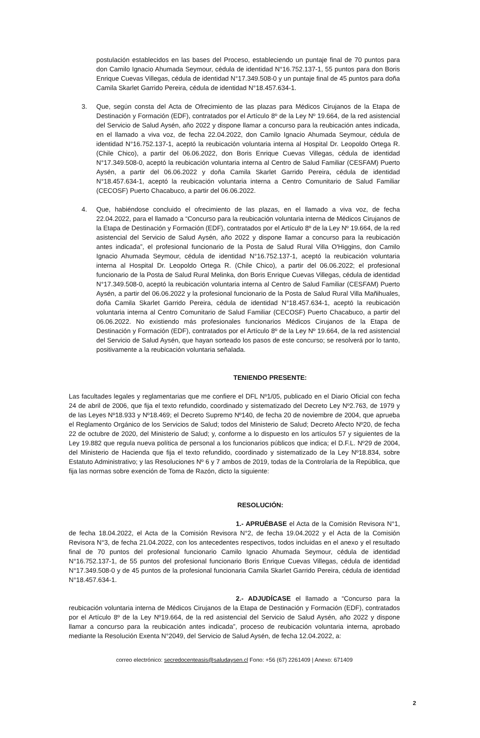postulación establecidos en las bases del Proceso, estableciendo un puntaje final de 70 puntos para don Camilo Ignacio Ahumada Seymour, cédula de identidad N°16.752.137-1, 55 puntos para don Boris Enrique Cuevas Villegas, cédula de identidad N°17.349.508-0 y un puntaje final de 45 puntos para doña Camila Skarlet Garrido Pereira, cédula de identidad N°18.457.634-1.
3. Que, según consta del Acta de Ofrecimiento de las plazas para Médicos Cirujanos de la Etapa de Destinación y Formación (EDF), contratados por el Artículo 8º de la Ley Nº 19.664, de la red asistencial del Servicio de Salud Aysén, año 2022 y dispone llamar a concurso para la reubicación antes indicada, en el llamado a viva voz, de fecha 22.04.2022, don Camilo Ignacio Ahumada Seymour, cédula de identidad N°16.752.137-1, aceptó la reubicación voluntaria interna al Hospital Dr. Leopoldo Ortega R. (Chile Chico), a partir del 06.06.2022, don Boris Enrique Cuevas Villegas, cédula de identidad N°17.349.508-0, aceptó la reubicación voluntaria interna al Centro de Salud Familiar (CESFAM) Puerto Aysén, a partir del 06.06.2022 y doña Camila Skarlet Garrido Pereira, cédula de identidad N°18.457.634-1, aceptó la reubicación voluntaria interna a Centro Comunitario de Salud Familiar (CECOSF) Puerto Chacabuco, a partir del 06.06.2022.
4. Que, habiéndose concluido el ofrecimiento de las plazas, en el llamado a viva voz, de fecha 22.04.2022, para el llamado a “Concurso para la reubicación voluntaria interna de Médicos Cirujanos de la Etapa de Destinación y Formación (EDF), contratados por el Artículo 8º de la Ley Nº 19.664, de la red asistencial del Servicio de Salud Aysén, año 2022 y dispone llamar a concurso para la reubicación antes indicada”, el profesional funcionario de la Posta de Salud Rural Villa O'Higgins, don Camilo Ignacio Ahumada Seymour, cédula de identidad N°16.752.137-1, aceptó la reubicación voluntaria interna al Hospital Dr. Leopoldo Ortega R. (Chile Chico), a partir del 06.06.2022; el profesional funcionario de la Posta de Salud Rural Melinka, don Boris Enrique Cuevas Villegas, cédula de identidad N°17.349.508-0, aceptó la reubicación voluntaria interna al Centro de Salud Familiar (CESFAM) Puerto Aysén, a partir del 06.06.2022 y la profesional funcionario de la Posta de Salud Rural Villa Mañihuales, doña Camila Skarlet Garrido Pereira, cédula de identidad N°18.457.634-1, aceptó la reubicación voluntaria interna al Centro Comunitario de Salud Familiar (CECOSF) Puerto Chacabuco, a partir del 06.06.2022. No existiendo más profesionales funcionarios Médicos Cirujanos de la Etapa de Destinación y Formación (EDF), contratados por el Artículo 8º de la Ley Nº 19.664, de la red asistencial del Servicio de Salud Aysén, que hayan sorteado los pasos de este concurso; se resolverá por lo tanto, positivamente a la reubicación voluntaria señalada.
TENIENDO PRESENTE:
Las facultades legales y reglamentarias que me confiere el DFL Nº1/05, publicado en el Diario Oficial con fecha 24 de abril de 2006, que fija el texto refundido, coordinado y sistematizado del Decreto Ley Nº2.763, de 1979 y de las Leyes Nº18.933 y Nº18.469; el Decreto Supremo Nº140, de fecha 20 de noviembre de 2004, que aprueba el Reglamento Orgánico de los Servicios de Salud; todos del Ministerio de Salud; Decreto Afecto Nº20, de fecha 22 de octubre de 2020, del Ministerio de Salud; y, conforme a lo dispuesto en los artículos 57 y siguientes de la Ley 19.882 que regula nueva política de personal a los funcionarios públicos que indica; el D.F.L. Nº29 de 2004, del Ministerio de Hacienda que fija el texto refundido, coordinado y sistematizado de la Ley Nº18.834, sobre Estatuto Administrativo; y las Resoluciones Nº 6 y 7 ambos de 2019, todas de la Controlaría de la República, que fija las normas sobre exención de Toma de Razón, dicto la siguiente:
RESOLUCIÓN:
1.- APRUÉBASE el Acta de la Comisión Revisora N°1, de fecha 18.04.2022, el Acta de la Comisión Revisora N°2, de fecha 19.04.2022 y el Acta de la Comisión Revisora N°3, de fecha 21.04.2022, con los antecedentes respectivos, todos incluidas en el anexo y el resultado final de 70 puntos del profesional funcionario Camilo Ignacio Ahumada Seymour, cédula de identidad N°16.752.137-1, de 55 puntos del profesional funcionario Boris Enrique Cuevas Villegas, cédula de identidad N°17.349.508-0 y de 45 puntos de la profesional funcionaria Camila Skarlet Garrido Pereira, cédula de identidad N°18.457.634-1.
2.- ADJUDÍCASE el llamado a “Concurso para la reubicación voluntaria interna de Médicos Cirujanos de la Etapa de Destinación y Formación (EDF), contratados por el Artículo 8º de la Ley Nº19.664, de la red asistencial del Servicio de Salud Aysén, año 2022 y dispone llamar a concurso para la reubicación antes indicada”, proceso de reubicación voluntaria interna, aprobado mediante la Resolución Exenta N°2049, del Servicio de Salud Aysén, de fecha 12.04.2022, a:
correo electrónico: secredocenteasis@saludaysen.cl Fono: +56 (67) 2261409 | Anexo: 671409
2